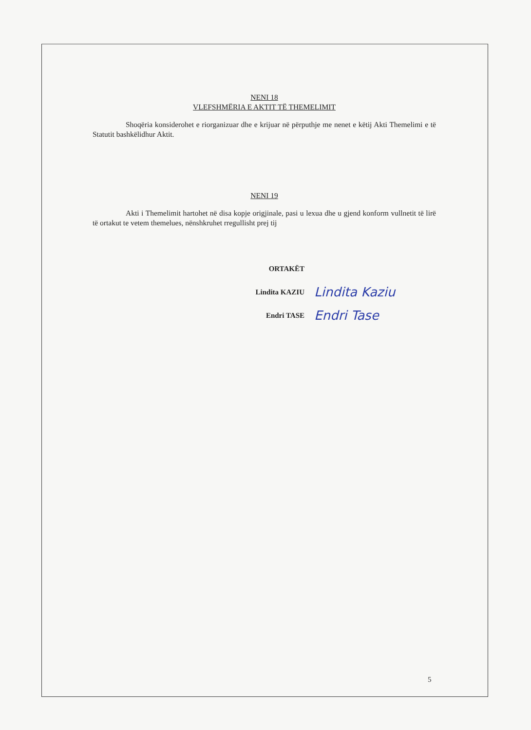NENI 18
VLEFSHMËRIA E AKTIT TË THEMELIMIT
Shoqëria konsiderohet e riorganizuar dhe e krijuar në përputhje me nenet e këtij Akti Themelimi e të Statutit bashkëlidhur Aktit.
NENI 19
Akti i Themelimit hartohet në disa kopje origjinale, pasi u lexua dhe u gjend konform vullnetit të lirë të ortakut te vetem themelues, nënshkruhet rregullisht prej tij
ORTAKËT
Lindita KAZIU Lindita Kaziu
Endri TASE Endri Tase
5